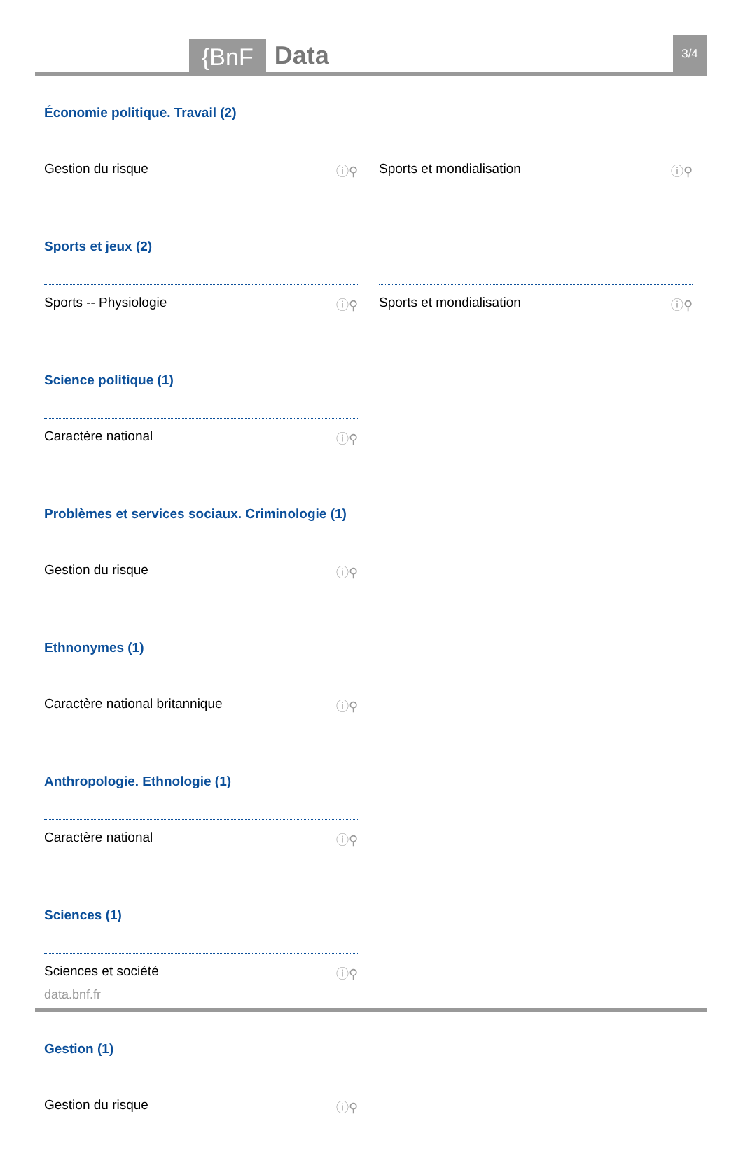{BnF Data 3/4
Économie politique. Travail (2)
Gestion du risque ⓘ⚲ Sports et mondialisation ⓘ⚲
Sports et jeux (2)
Sports -- Physiologie ⓘ⚲ Sports et mondialisation ⓘ⚲
Science politique (1)
Caractère national ⓘ⚲
Problèmes et services sociaux. Criminologie (1)
Gestion du risque ⓘ⚲
Ethnonymes (1)
Caractère national britannique ⓘ⚲
Anthropologie. Ethnologie (1)
Caractère national ⓘ⚲
Sciences (1)
Sciences et société ⓘ⚲
Gestion (1)
Gestion du risque ⓘ⚲
data.bnf.fr